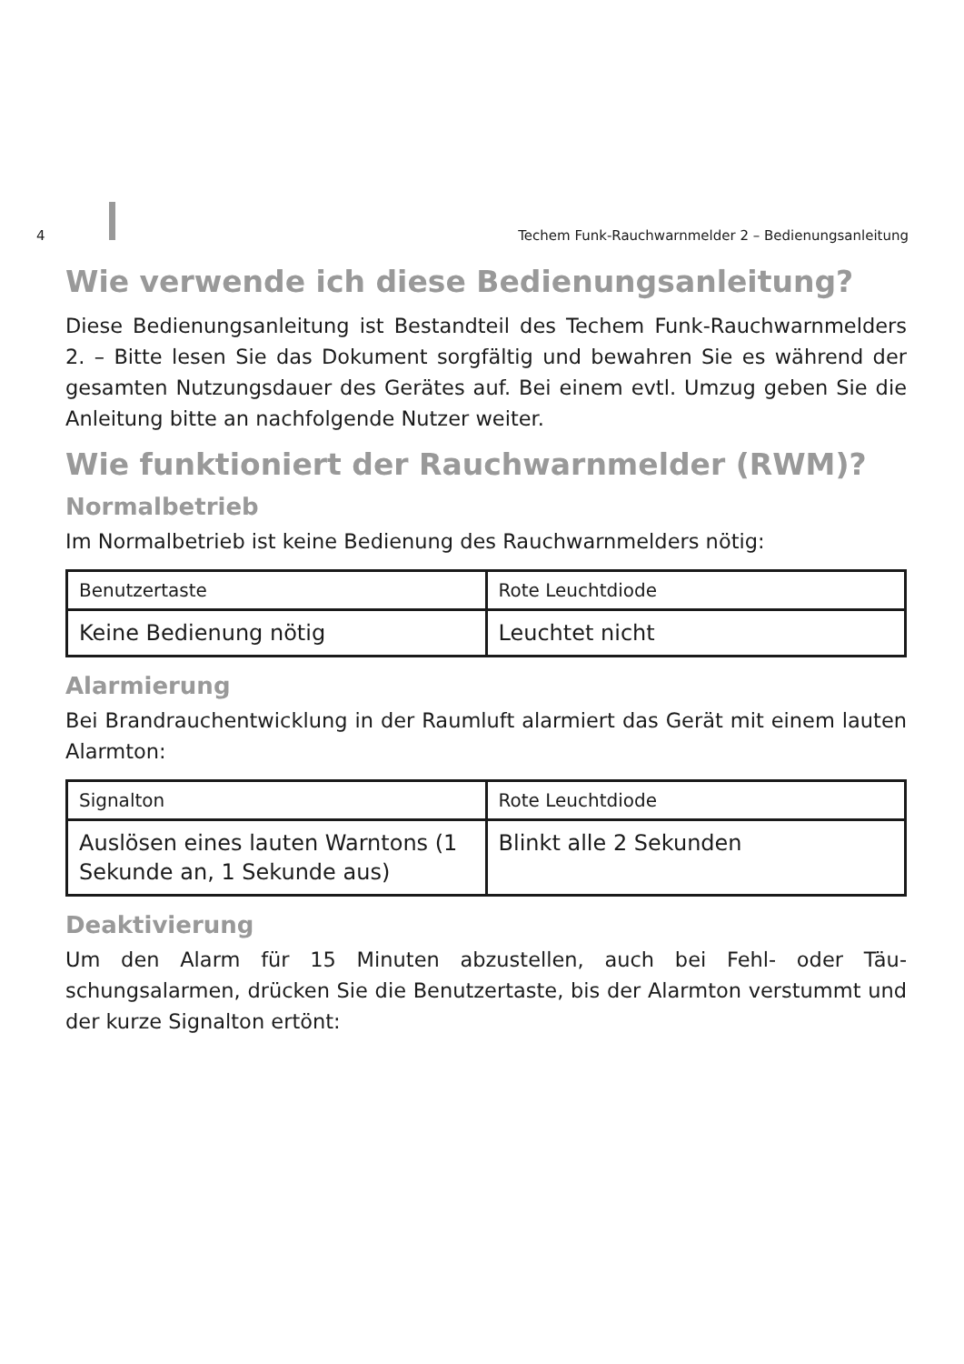4 Techem Funk-Rauchwarnmelder 2 – Bedienungsanleitung
Wie verwende ich diese Bedienungsanleitung?
Diese Bedienungsanleitung ist Bestandteil des Techem Funk-Rauchwarn­melders 2. – Bitte lesen Sie das Dokument sorgfältig und bewahren Sie es während der gesamten Nutzungsdauer des Gerätes auf. Bei einem evtl. Umzug geben Sie die Anleitung bitte an nachfolgende Nutzer weiter.
Wie funktioniert der Rauchwarnmelder (RWM)?
Normalbetrieb
Im Normalbetrieb ist keine Bedienung des Rauchwarnmelders nötig:
| Benutzertaste | Rote Leuchtdiode |
| --- | --- |
| Keine Bedienung nötig | Leuchtet nicht |
Alarmierung
Bei Brandrauchentwicklung in der Raumluft alarmiert das Gerät mit einem lauten Alarmton:
| Signalton | Rote Leuchtdiode |
| --- | --- |
| Auslösen eines lauten Warntons (1 Sekunde an, 1 Sekunde aus) | Blinkt alle 2 Sekunden |
Deaktivierung
Um den Alarm für 15 Minuten abzustellen, auch bei Fehl- oder Täu­schungsalarmen, drücken Sie die Benutzertaste, bis der Alarmton verstummt und der kurze Signalton ertönt: